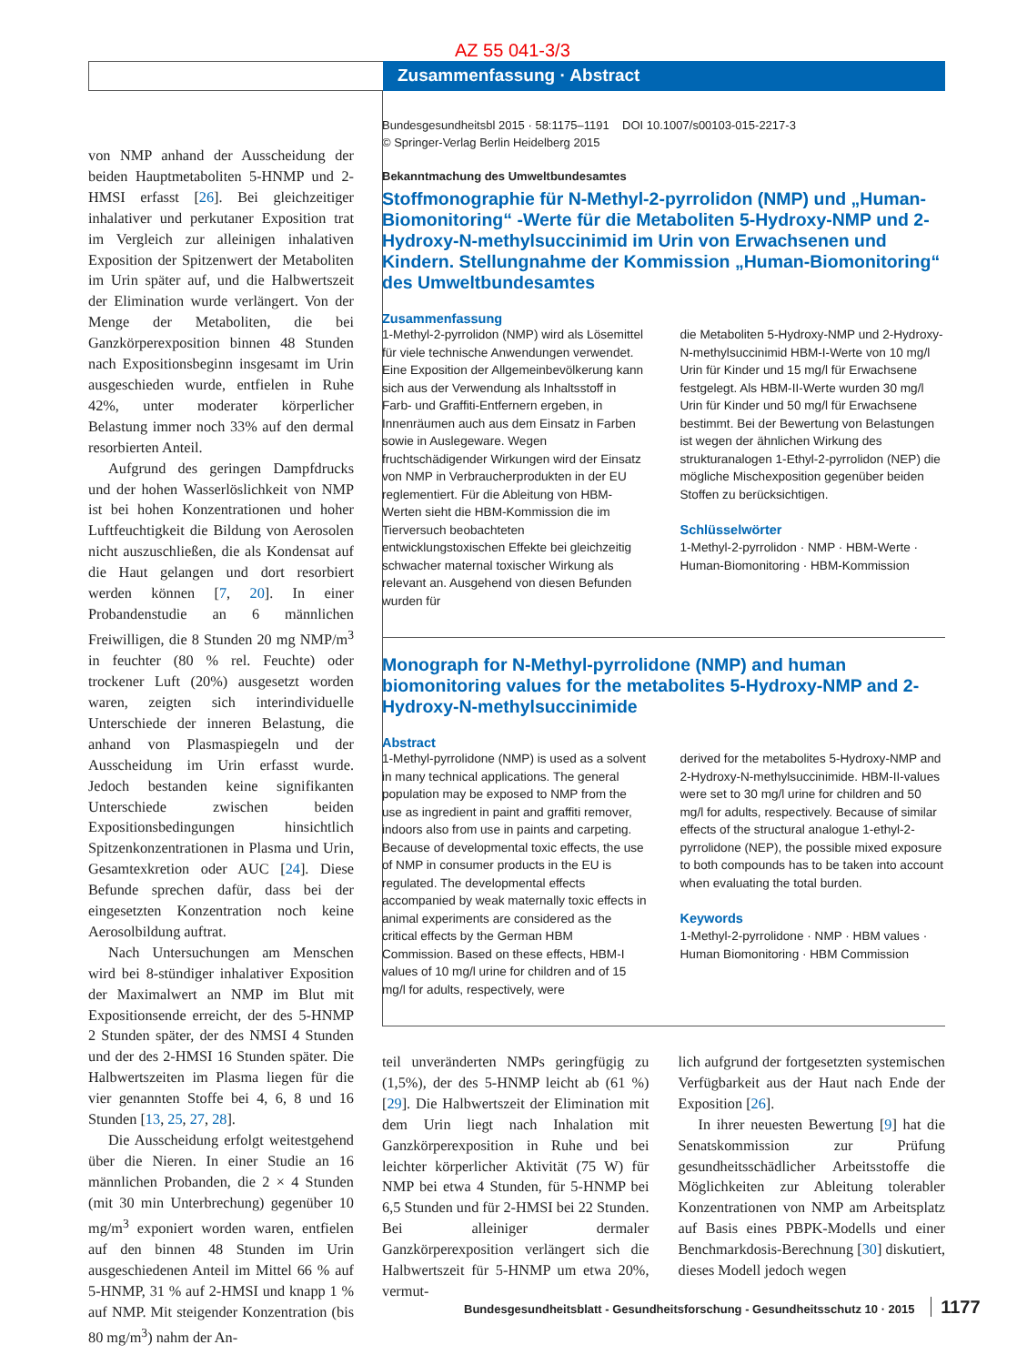AZ 55 041-3/3
Zusammenfassung · Abstract
von NMP anhand der Ausscheidung der beiden Hauptmetaboliten 5-HNMP und 2-HMSI erfasst [26]. Bei gleichzeitiger inhalativer und perkutaner Exposition trat im Vergleich zur alleinigen inhalativen Exposition der Spitzenwert der Metaboliten im Urin später auf, und die Halbwertszeit der Elimination wurde verlängert. Von der Menge der Metaboliten, die bei Ganzkörperexposition binnen 48 Stunden nach Expositionsbeginn insgesamt im Urin ausgeschieden wurde, entfielen in Ruhe 42%, unter moderater körperlicher Belastung immer noch 33% auf den dermal resorbierten Anteil.
Aufgrund des geringen Dampfdrucks und der hohen Wasserlöslichkeit von NMP ist bei hohen Konzentrationen und hoher Luftfeuchtigkeit die Bildung von Aerosolen nicht auszuschließen, die als Kondensat auf die Haut gelangen und dort resorbiert werden können [7, 20]. In einer Probandenstudie an 6 männlichen Freiwilligen, die 8 Stunden 20 mg NMP/m<sup>3</sup> in feuchter (80 % rel. Feuchte) oder trockener Luft (20%) ausgesetzt worden waren, zeigten sich interindividuelle Unterschiede der inneren Belastung, die anhand von Plasmaspiegeln und der Ausscheidung im Urin erfasst wurde. Jedoch bestanden keine signifikanten Unterschiede zwischen beiden Expositionsbedingungen hinsichtlich Spitzenkonzentrationen in Plasma und Urin, Gesamtexkretion oder AUC [24]. Diese Befunde sprechen dafür, dass bei der eingesetzten Konzentration noch keine Aerosolbildung auftrat.
Nach Untersuchungen am Menschen wird bei 8-stündiger inhalativer Exposition der Maximalwert an NMP im Blut mit Expositionsende erreicht, der des 5-HNMP 2 Stunden später, der des NMSI 4 Stunden und der des 2-HMSI 16 Stunden später. Die Halbwertszeiten im Plasma liegen für die vier genannten Stoffe bei 4, 6, 8 und 16 Stunden [13, 25, 27, 28].
Die Ausscheidung erfolgt weitestgehend über die Nieren. In einer Studie an 16 männlichen Probanden, die 2 × 4 Stunden (mit 30 min Unterbrechung) gegenüber 10 mg/m<sup>3</sup> exponiert worden waren, entfielen auf den binnen 48 Stunden im Urin ausgeschiedenen Anteil im Mittel 66 % auf 5-HNMP, 31 % auf 2-HMSI und knapp 1 % auf NMP. Mit steigender Konzentration (bis 80 mg/m<sup>3</sup>) nahm der An-
Bundesgesundheitsbl 2015 · 58:1175–1191 DOI 10.1007/s00103-015-2217-3
© Springer-Verlag Berlin Heidelberg 2015
Bekanntmachung des Umweltbundesamtes
Stoffmonographie für N-Methyl-2-pyrrolidon (NMP) und „Human-Biomonitoring“ -Werte für die Metaboliten 5-Hydroxy-NMP und 2-Hydroxy-N-methylsuccinimid im Urin von Erwachsenen und Kindern. Stellungnahme der Kommission „Human-Biomonitoring“ des Umweltbundesamtes
Zusammenfassung
1-Methyl-2-pyrrolidon (NMP) wird als Lösemittel für viele technische Anwendungen verwendet. Eine Exposition der Allgemeinbevölkerung kann sich aus der Verwendung als Inhaltsstoff in Farb- und Graffiti-Entfernern ergeben, in Innenräumen auch aus dem Einsatz in Farben sowie in Auslegeware. Wegen fruchtschädigender Wirkungen wird der Einsatz von NMP in Verbraucherprodukten in der EU reglementiert. Für die Ableitung von HBM-Werten sieht die HBM-Kommission die im Tierversuch beobachteten entwicklungstoxischen Effekte bei gleichzeitig schwacher maternal toxischer Wirkung als relevant an. Ausgehend von diesen Befunden wurden für
die Metaboliten 5-Hydroxy-NMP und 2-Hydroxy-N-methylsuccinimid HBM-I-Werte von 10 mg/l Urin für Kinder und 15 mg/l für Erwachsene festgelegt. Als HBM-II-Werte wurden 30 mg/l Urin für Kinder und 50 mg/l für Erwachsene bestimmt. Bei der Bewertung von Belastungen ist wegen der ähnlichen Wirkung des strukturanalogen 1-Ethyl-2-pyrrolidon (NEP) die mögliche Mischexposition gegenüber beiden Stoffen zu berücksichtigen.
Schlüsselwörter
1-Methyl-2-pyrrolidon · NMP · HBM-Werte · Human-Biomonitoring · HBM-Kommission
Monograph for N-Methyl-pyrrolidone (NMP) and human biomonitoring values for the metabolites 5-Hydroxy-NMP and 2-Hydroxy-N-methylsuccinimide
Abstract
1-Methyl-pyrrolidone (NMP) is used as a solvent in many technical applications. The general population may be exposed to NMP from the use as ingredient in paint and graffiti remover, indoors also from use in paints and carpeting. Because of developmental toxic effects, the use of NMP in consumer products in the EU is regulated. The developmental effects accompanied by weak maternally toxic effects in animal experiments are considered as the critical effects by the German HBM Commission. Based on these effects, HBM-I values of 10 mg/l urine for children and of 15 mg/l for adults, respectively, were
derived for the metabolites 5-Hydroxy-NMP and 2-Hydroxy-N-methylsuccinimide. HBM-II-values were set to 30 mg/l urine for children and 50 mg/l for adults, respectively. Because of similar effects of the structural analogue 1-ethyl-2-pyrrolidone (NEP), the possible mixed exposure to both compounds has to be taken into account when evaluating the total burden.
Keywords
1-Methyl-2-pyrrolidone · NMP · HBM values · Human Biomonitoring · HBM Commission
teil unveränderten NMPs geringfügig zu (1,5%), der des 5-HNMP leicht ab (61 %) [29]. Die Halbwertszeit der Elimination mit dem Urin liegt nach Inhalation mit Ganzkörperexposition in Ruhe und bei leichter körperlicher Aktivität (75 W) für NMP bei etwa 4 Stunden, für 5-HNMP bei 6,5 Stunden und für 2-HMSI bei 22 Stunden. Bei alleiniger dermaler Ganzkörperexposition verlängert sich die Halbwertszeit für 5-HNMP um etwa 20%, vermut-
lich aufgrund der fortgesetzten systemischen Verfügbarkeit aus der Haut nach Ende der Exposition [26].
In ihrer neuesten Bewertung [9] hat die Senatskommission zur Prüfung gesundheitsschädlicher Arbeitsstoffe die Möglichkeiten zur Ableitung tolerabler Konzentrationen von NMP am Arbeitsplatz auf Basis eines PBPK-Modells und einer Benchmarkdosis-Berechnung [30] diskutiert, dieses Modell jedoch wegen
Bundesgesundheitsblatt - Gesundheitsforschung - Gesundheitsschutz 10 · 2015 1177